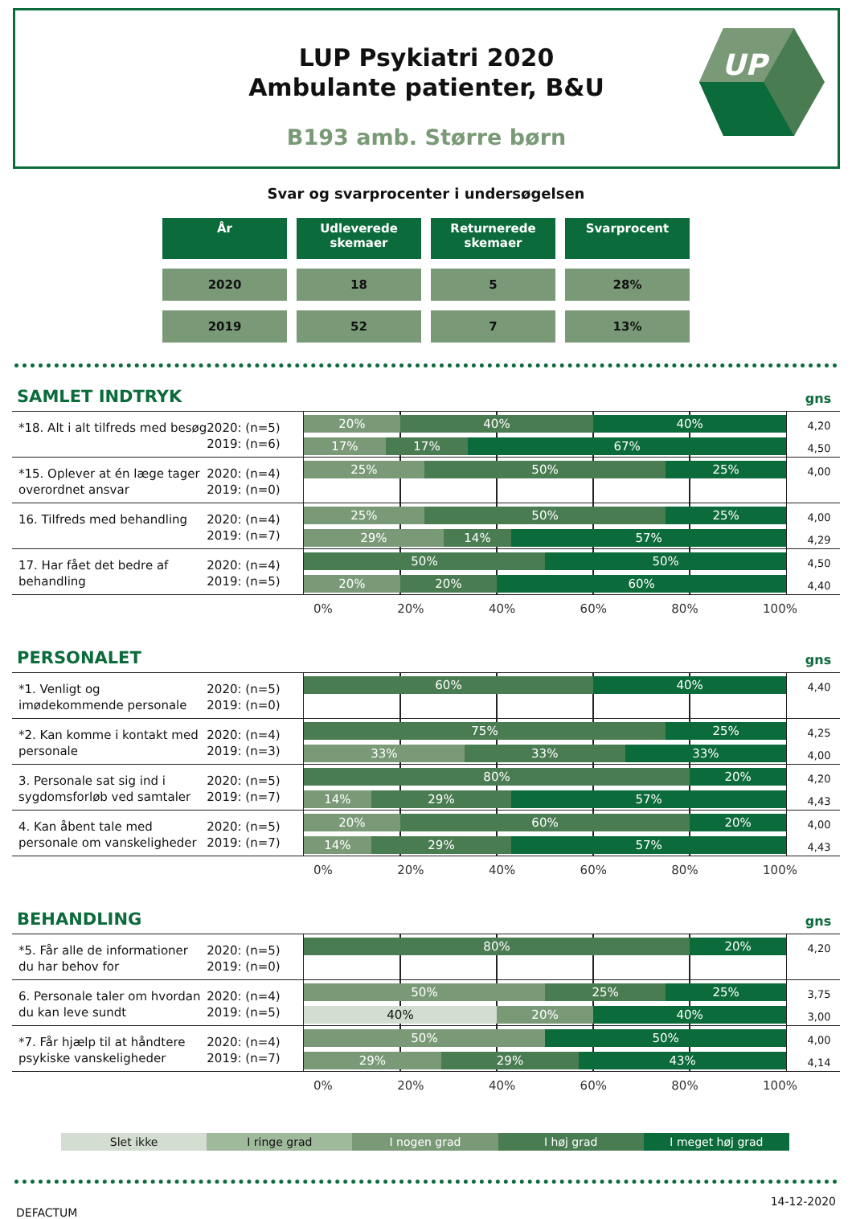LUP Psykiatri 2020
Ambulante patienter, B&U
B193 amb. Større børn
UP
Svar og svarprocenter i undersøgelsen
| År | Udleverede skemaer | Returnerede skemaer | Svarprocent |
| --- | --- | --- | --- |
| 2020 | 18 | 5 | 28% |
| 2019 | 52 | 7 | 13% |
SAMLET INDTRYK
gns
*18. Alt i alt tilfreds med besøg
2020: (n=5)
2019: (n=6)
20% 40% 40%
17% 17% 67%
4,20
4,50
*15. Oplever at én læge tager overordnet ansvar
2020: (n=4)
2019: (n=0)
25% 50% 25%
4,00
16. Tilfreds med behandling
2020: (n=4)
2019: (n=7)
25% 50% 25%
29% 14% 57%
4,00
4,29
17. Har fået det bedre af behandling
2020: (n=4)
2019: (n=5)
50% 50%
20% 20% 60%
4,50
4,40
0% 20% 40% 60% 80% 100%
PERSONALET
gns
*1. Venligt og imødekommende personale
2020: (n=5)
2019: (n=0)
60% 40%
4,40
*2. Kan komme i kontakt med personale
2020: (n=4)
2019: (n=3)
75% 25%
33% 33% 33%
4,25
4,00
3. Personale sat sig ind i sygdomsforløb ved samtaler
2020: (n=5)
2019: (n=7)
80% 20%
14% 29% 57%
4,20
4,43
4. Kan åbent tale med personale om vanskeligheder
2020: (n=5)
2019: (n=7)
20% 60% 20%
14% 29% 57%
4,00
4,43
0% 20% 40% 60% 80% 100%
BEHANDLING
gns
*5. Får alle de informationer du har behov for
2020: (n=5)
2019: (n=0)
80% 20%
4,20
6. Personale taler om hvordan du kan leve sundt
2020: (n=4)
2019: (n=5)
50% 25% 25%
40% 20% 40%
3,75
3,00
*7. Får hjælp til at håndtere psykiske vanskeligheder
2020: (n=4)
2019: (n=7)
50% 50%
29% 29% 43%
4,00
4,14
0% 20% 40% 60% 80% 100%
Slet ikke I ringe grad I nogen grad I høj grad I meget høj grad
DEFACTUM 14-12-2020